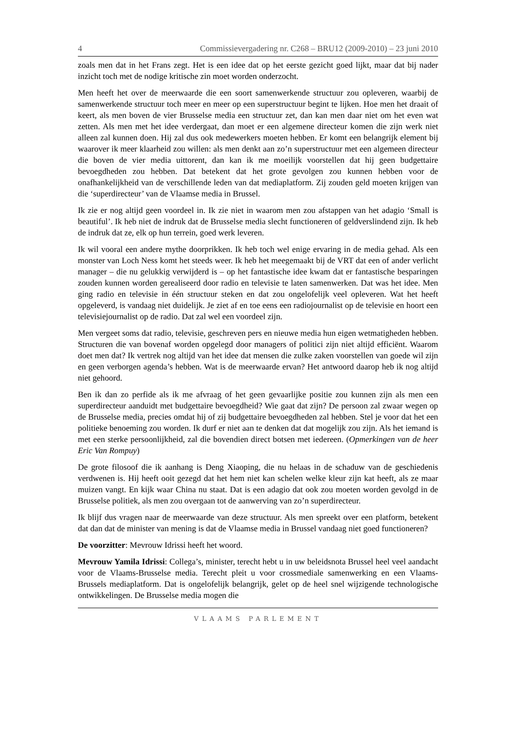4 Commissievergadering nr. C268 – BRU12 (2009-2010) – 23 juni 2010
zoals men dat in het Frans zegt. Het is een idee dat op het eerste gezicht goed lijkt, maar dat bij nader inzicht toch met de nodige kritische zin moet worden onderzocht.
Men heeft het over de meerwaarde die een soort samenwerkende structuur zou opleveren, waarbij de samenwerkende structuur toch meer en meer op een superstructuur begint te lijken. Hoe men het draait of keert, als men boven de vier Brusselse media een structuur zet, dan kan men daar niet om het even wat zetten. Als men met het idee verdergaat, dan moet er een algemene directeur komen die zijn werk niet alleen zal kunnen doen. Hij zal dus ook medewerkers moeten hebben. Er komt een belangrijk element bij waarover ik meer klaarheid zou willen: als men denkt aan zo’n superstructuur met een algemeen directeur die boven de vier media uittorent, dan kan ik me moeilijk voorstellen dat hij geen budgettaire bevoegdheden zou hebben. Dat betekent dat het grote gevolgen zou kunnen hebben voor de onafhankelijkheid van de verschillende leden van dat mediaplatform. Zij zouden geld moeten krijgen van die ‘superdirecteur’ van de Vlaamse media in Brussel.
Ik zie er nog altijd geen voordeel in. Ik zie niet in waarom men zou afstappen van het adagio ‘Small is beautiful’. Ik heb niet de indruk dat de Brusselse media slecht functioneren of geldverslindend zijn. Ik heb de indruk dat ze, elk op hun terrein, goed werk leveren.
Ik wil vooral een andere mythe doorprikken. Ik heb toch wel enige ervaring in de media gehad. Als een monster van Loch Ness komt het steeds weer. Ik heb het meegemaakt bij de VRT dat een of ander verlicht manager – die nu gelukkig verwijderd is – op het fantastische idee kwam dat er fantastische besparingen zouden kunnen worden gerealiseerd door radio en televisie te laten samenwerken. Dat was het idee. Men ging radio en televisie in één structuur steken en dat zou ongelofelijk veel opleveren. Wat het heeft opgeleverd, is vandaag niet duidelijk. Je ziet af en toe eens een radiojournalist op de televisie en hoort een televisiejournalist op de radio. Dat zal wel een voordeel zijn.
Men vergeet soms dat radio, televisie, geschreven pers en nieuwe media hun eigen wetmatigheden hebben. Structuren die van bovenaf worden opgelegd door managers of politici zijn niet altijd efficiënt. Waarom doet men dat? Ik vertrek nog altijd van het idee dat mensen die zulke zaken voorstellen van goede wil zijn en geen verborgen agenda’s hebben. Wat is de meerwaarde ervan? Het antwoord daarop heb ik nog altijd niet gehoord.
Ben ik dan zo perfide als ik me afvraag of het geen gevaarlijke positie zou kunnen zijn als men een superdirecteur aanduidt met budgettaire bevoegdheid? Wie gaat dat zijn? De persoon zal zwaar wegen op de Brusselse media, precies omdat hij of zij budgettaire bevoegdheden zal hebben. Stel je voor dat het een politieke benoeming zou worden. Ik durf er niet aan te denken dat dat mogelijk zou zijn. Als het iemand is met een sterke persoonlijkheid, zal die bovendien direct botsen met iedereen. (Opmerkingen van de heer Eric Van Rompuy)
De grote filosoof die ik aanhang is Deng Xiaoping, die nu helaas in de schaduw van de geschiedenis verdwenen is. Hij heeft ooit gezegd dat het hem niet kan schelen welke kleur zijn kat heeft, als ze maar muizen vangt. En kijk waar China nu staat. Dat is een adagio dat ook zou moeten worden gevolgd in de Brusselse politiek, als men zou overgaan tot de aanwerving van zo’n superdirecteur.
Ik blijf dus vragen naar de meerwaarde van deze structuur. Als men spreekt over een platform, betekent dat dan dat de minister van mening is dat de Vlaamse media in Brussel vandaag niet goed functioneren?
De voorzitter: Mevrouw Idrissi heeft het woord.
Mevrouw Yamila Idrissi: Collega’s, minister, terecht hebt u in uw beleidsnota Brussel heel veel aandacht voor de Vlaams-Brusselse media. Terecht pleit u voor crossmediale samenwerking en een Vlaams-Brussels mediaplatform. Dat is ongelofelijk belangrijk, gelet op de heel snel wijzigende technologische ontwikkelingen. De Brusselse media mogen die
VLAAMS PARLEMENT